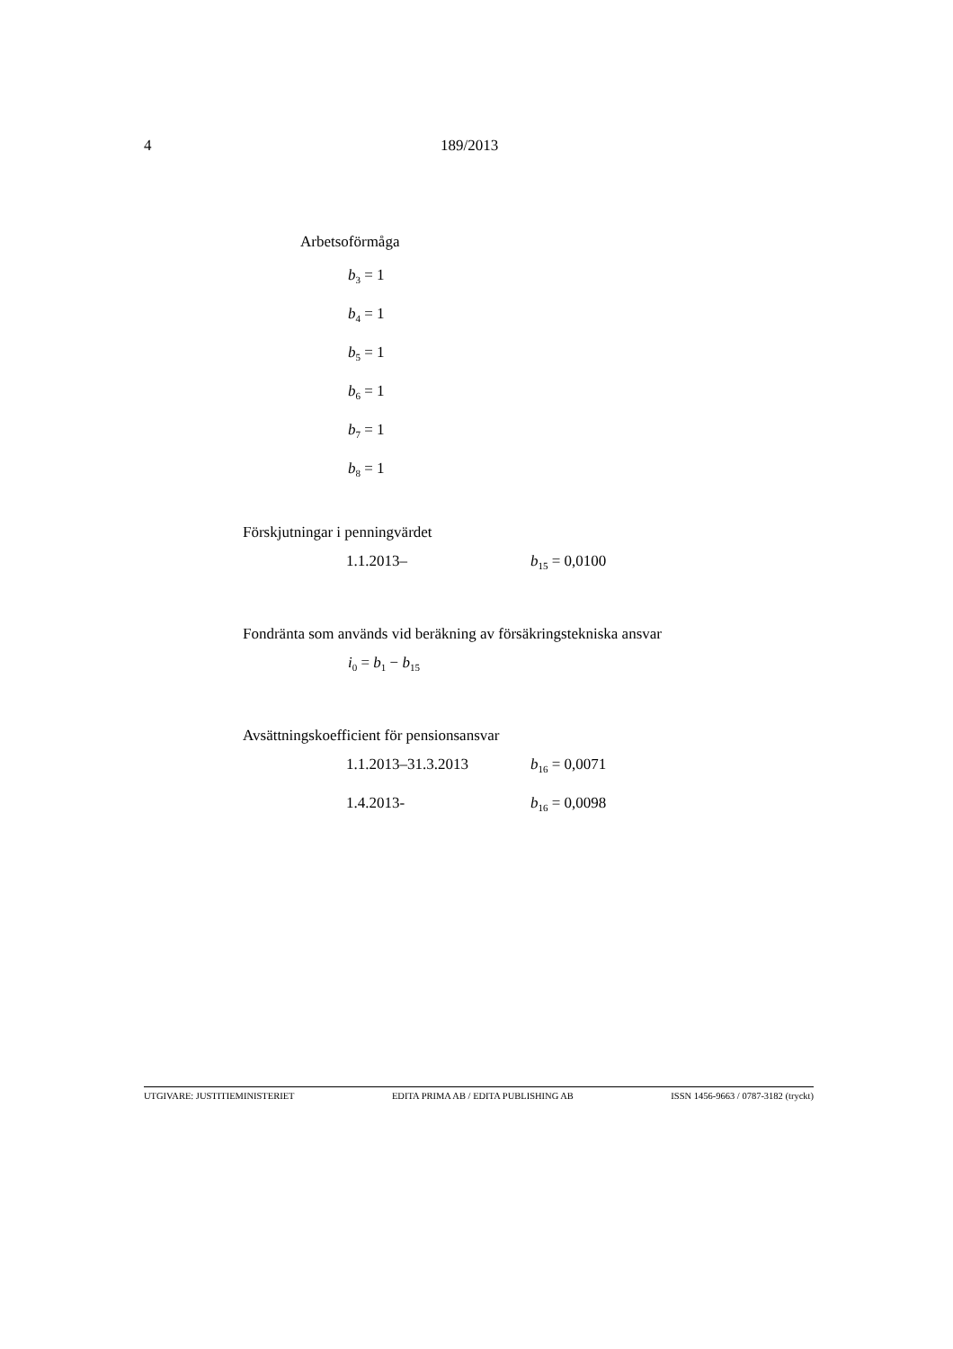4 189/2013
Arbetsoförmåga
b<sub>3</sub> = 1
b<sub>4</sub> = 1
b<sub>5</sub> = 1
b<sub>6</sub> = 1
b<sub>7</sub> = 1
b<sub>8</sub> = 1
Förskjutningar i penningvärdet
1.1.2013– b<sub>15</sub> = 0,0100
Fondränta som används vid beräkning av försäkringstekniska ansvar
i<sub>0</sub> = b<sub>1</sub> − b<sub>15</sub>
Avsättningskoefficient för pensionsansvar
1.1.2013–31.3.2013 b<sub>16</sub> = 0,0071
1.4.2013- b<sub>16</sub> = 0,0098
UTGIVARE: JUSTITIEMINISTERIET EDITA PRIMA AB / EDITA PUBLISHING AB ISSN 1456-9663 / 0787-3182 (tryckt)